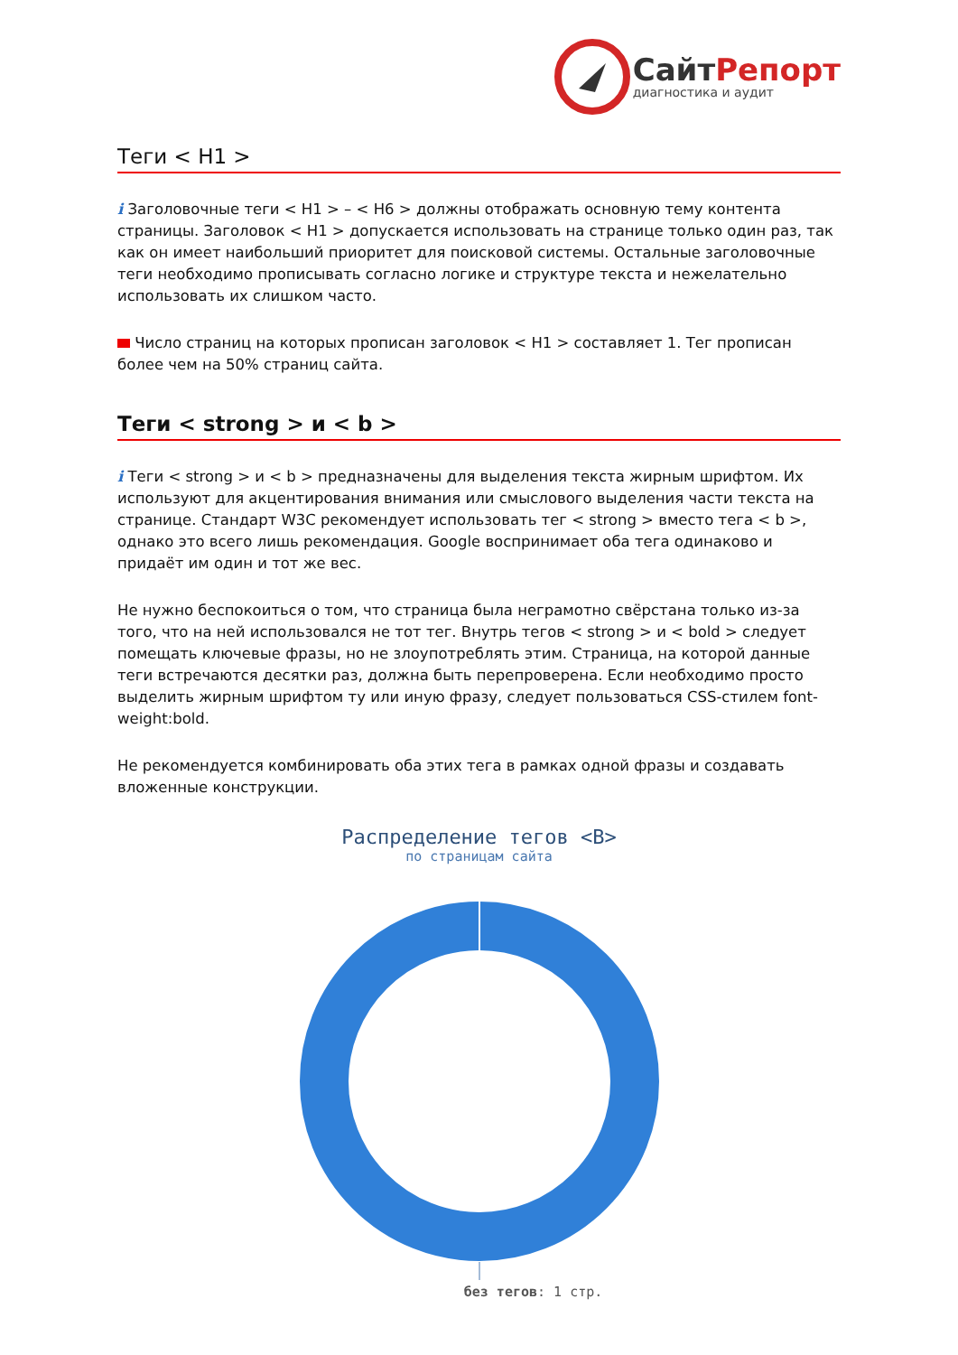СайтРепорт
диагностика и аудит
Теги < H1 >
i Заголовочные теги < H1 > – < H6 > должны отображать основную тему контента страницы. Заголовок < H1 > допускается использовать на странице только один раз, так как он имеет наибольший приоритет для поисковой системы. Остальные заголовочные теги необходимо прописывать согласно логике и структуре текста и нежелательно использовать их слишком часто.
Число страниц на которых прописан заголовок < H1 > составляет 1. Тег прописан более чем на 50% страниц сайта.
Теги < strong > и < b >
i Теги < strong > и < b > предназначены для выделения текста жирным шрифтом. Их используют для акцентирования внимания или смыслового выделения части текста на странице. Стандарт W3C рекомендует использовать тег < strong > вместо тега < b >, однако это всего лишь рекомендация. Google воспринимает оба тега одинаково и придаёт им один и тот же вес.
Не нужно беспокоиться о том, что страница была неграмотно свёрстана только из-за того, что на ней использовался не тот тег. Внутрь тегов < strong > и < bold > следует помещать ключевые фразы, но не злоупотреблять этим. Страница, на которой данные теги встречаются десятки раз, должна быть перепроверена. Если необходимо просто выделить жирным шрифтом ту или иную фразу, следует пользоваться CSS-стилем font-weight:bold.
Не рекомендуется комбинировать оба этих тега в рамках одной фразы и создавать вложенные конструкции.
Распределение тегов <B>
по страницам сайта
без тегов: 1 стр.